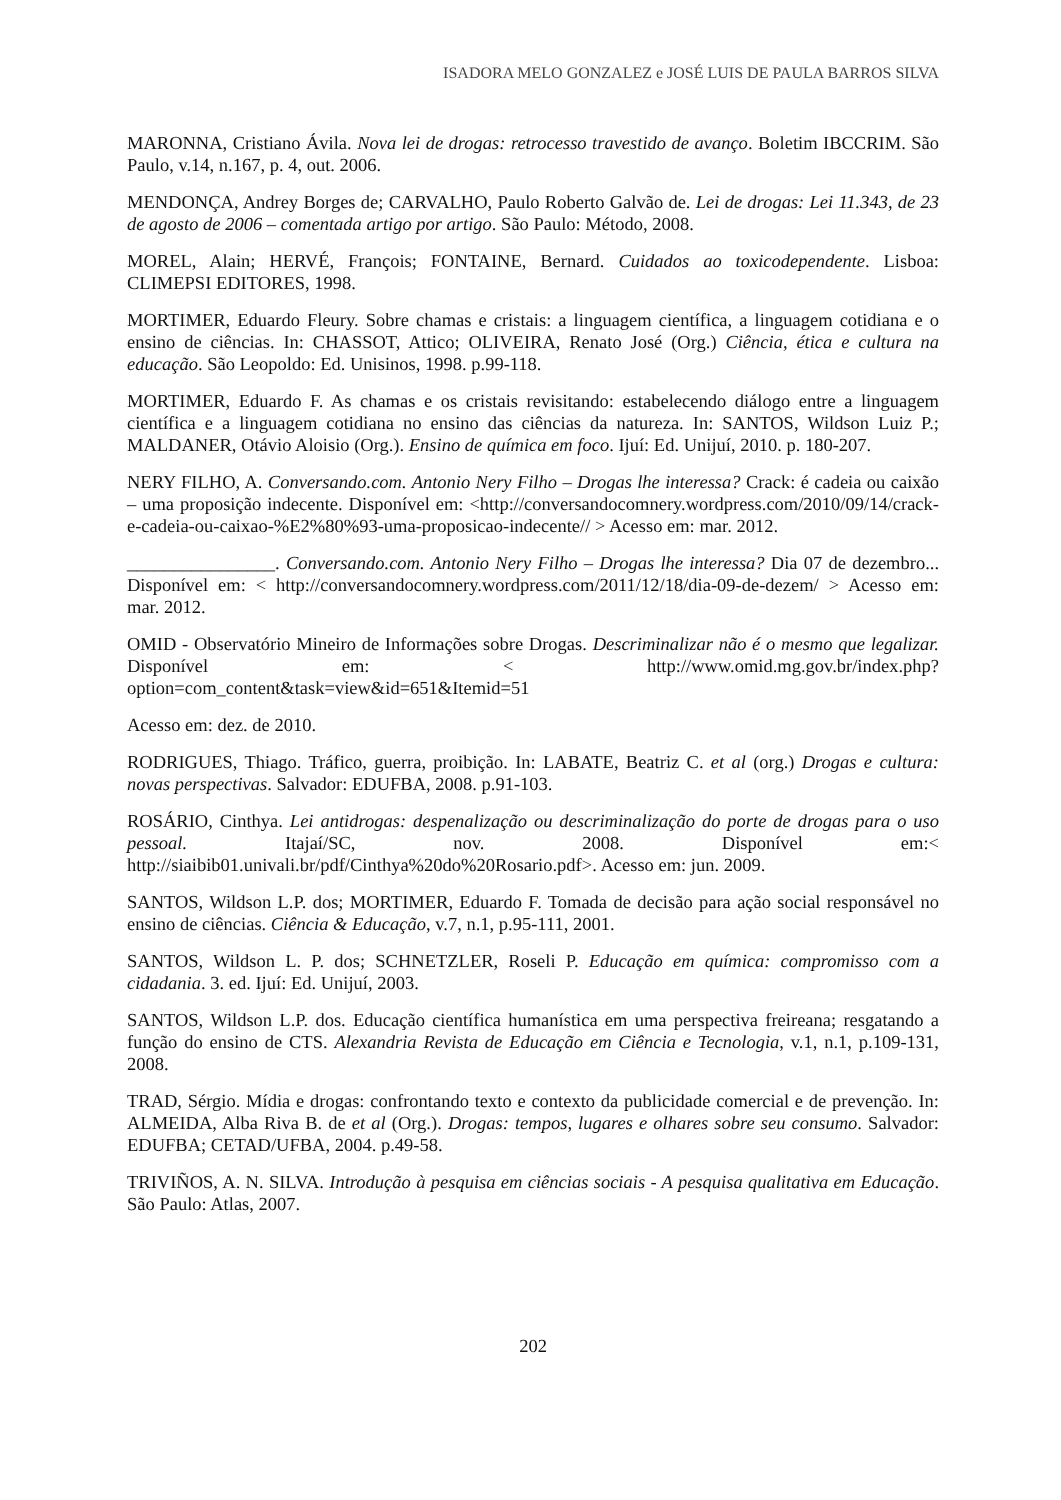ISADORA MELO GONZALEZ e JOSÉ LUIS DE PAULA BARROS SILVA
MARONNA, Cristiano Ávila. Nova lei de drogas: retrocesso travestido de avanço. Boletim IBCCRIM. São Paulo, v.14, n.167, p. 4, out. 2006.
MENDONÇA, Andrey Borges de; CARVALHO, Paulo Roberto Galvão de. Lei de drogas: Lei 11.343, de 23 de agosto de 2006 – comentada artigo por artigo. São Paulo: Método, 2008.
MOREL, Alain; HERVÉ, François; FONTAINE, Bernard. Cuidados ao toxicodependente. Lisboa: CLIMEPSI EDITORES, 1998.
MORTIMER, Eduardo Fleury. Sobre chamas e cristais: a linguagem científica, a linguagem cotidiana e o ensino de ciências. In: CHASSOT, Attico; OLIVEIRA, Renato José (Org.) Ciência, ética e cultura na educação. São Leopoldo: Ed. Unisinos, 1998. p.99-118.
MORTIMER, Eduardo F. As chamas e os cristais revisitando: estabelecendo diálogo entre a linguagem científica e a linguagem cotidiana no ensino das ciências da natureza. In: SANTOS, Wildson Luiz P.; MALDANER, Otávio Aloisio (Org.). Ensino de química em foco. Ijuí: Ed. Unijuí, 2010. p. 180-207.
NERY FILHO, A. Conversando.com. Antonio Nery Filho – Drogas lhe interessa? Crack: é cadeia ou caixão – uma proposição indecente. Disponível em: <http://conversandocomnery.wordpress.com/2010/09/14/crack-e-cadeia-ou-caixao-%E2%80%93-uma-proposicao-indecente// > Acesso em: mar. 2012.
________________. Conversando.com. Antonio Nery Filho – Drogas lhe interessa? Dia 07 de dezembro... Disponível em: < http://conversandocomnery.wordpress.com/2011/12/18/dia-09-de-dezem/ > Acesso em: mar. 2012.
OMID - Observatório Mineiro de Informações sobre Drogas. Descriminalizar não é o mesmo que legalizar. Disponível em: < http://www.omid.mg.gov.br/index.php?option=com_content&task=view&id=651&Itemid=51
Acesso em: dez. de 2010.
RODRIGUES, Thiago. Tráfico, guerra, proibição. In: LABATE, Beatriz C. et al (org.) Drogas e cultura: novas perspectivas. Salvador: EDUFBA, 2008. p.91-103.
ROSÁRIO, Cinthya. Lei antidrogas: despenalização ou descriminalização do porte de drogas para o uso pessoal. Itajaí/SC, nov. 2008. Disponível em:< http://siaibib01.univali.br/pdf/Cinthya%20do%20Rosario.pdf>. Acesso em: jun. 2009.
SANTOS, Wildson L.P. dos; MORTIMER, Eduardo F. Tomada de decisão para ação social responsável no ensino de ciências. Ciência & Educação, v.7, n.1, p.95-111, 2001.
SANTOS, Wildson L. P. dos; SCHNETZLER, Roseli P. Educação em química: compromisso com a cidadania. 3. ed. Ijuí: Ed. Unijuí, 2003.
SANTOS, Wildson L.P. dos. Educação científica humanística em uma perspectiva freireana; resgatando a função do ensino de CTS. Alexandria Revista de Educação em Ciência e Tecnologia, v.1, n.1, p.109-131, 2008.
TRAD, Sérgio. Mídia e drogas: confrontando texto e contexto da publicidade comercial e de prevenção. In: ALMEIDA, Alba Riva B. de et al (Org.). Drogas: tempos, lugares e olhares sobre seu consumo. Salvador: EDUFBA; CETAD/UFBA, 2004. p.49-58.
TRIVIÑOS, A. N. SILVA. Introdução à pesquisa em ciências sociais - A pesquisa qualitativa em Educação. São Paulo: Atlas, 2007.
202